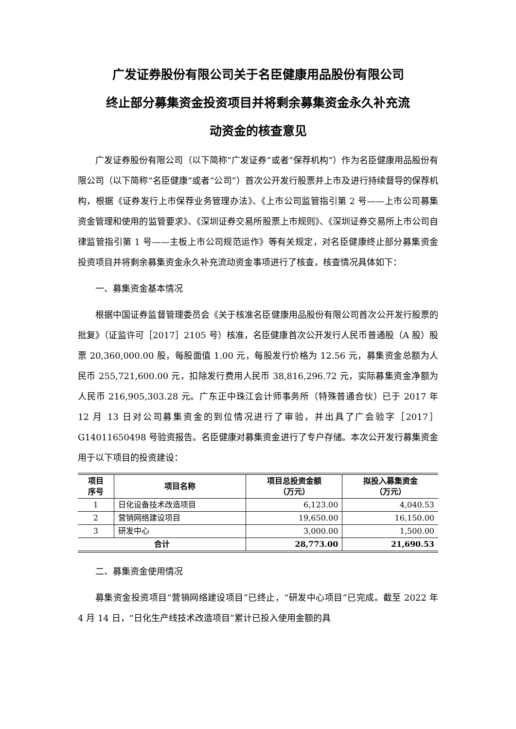广发证券股份有限公司关于名臣健康用品股份有限公司
终止部分募集资金投资项目并将剩余募集资金永久补充流
动资金的核查意见
广发证券股份有限公司（以下简称“广发证券”或者“保荐机构”）作为名臣健康用品股份有限公司（以下简称“名臣健康”或者“公司”）首次公开发行股票并上市及进行持续督导的保荐机构，根据《证券发行上市保荐业务管理办法》、《上市公司监管指引第 2 号——上市公司募集资金管理和使用的监管要求》、《深圳证券交易所股票上市规则》、《深圳证券交易所上市公司自律监管指引第 1 号——主板上市公司规范运作》等有关规定，对名臣健康终止部分募集资金投资项目并将剩余募集资金永久补充流动资金事项进行了核查，核查情况具体如下：
一、募集资金基本情况
根据中国证券监督管理委员会《关于核准名臣健康用品股份有限公司首次公开发行股票的批复》（证监许可［2017］2105 号）核准，名臣健康首次公开发行人民币普通股（A 股）股票 20,360,000.00 股，每股面值 1.00 元，每股发行价格为 12.56 元，募集资金总额为人民币 255,721,600.00 元，扣除发行费用人民币 38,816,296.72 元，实际募集资金净额为人民币 216,905,303.28 元。广东正中珠江会计师事务所（特殊普通合伙）已于 2017 年 12 月 13 日对公司募集资金的到位情况进行了审验，并出具了广会验字［2017］G14011650498 号验资报告。名臣健康对募集资金进行了专户存储。本次公开发行募集资金用于以下项目的投资建设：
| 项目 序号 | 项目名称 | 项目总投资金额 （万元） | 拟投入募集资金 （万元） |
| --- | --- | --- | --- |
| 1 | 日化设备技术改造项目 | 6,123.00 | 4,040.53 |
| 2 | 营销网络建设项目 | 19,650.00 | 16,150.00 |
| 3 | 研发中心 | 3,000.00 | 1,500.00 |
| 合计 | | 28,773.00 | 21,690.53 |
二、募集资金使用情况
募集资金投资项目“营销网络建设项目”已终止，“研发中心项目”已完成。截至 2022 年 4 月 14 日，“日化生产线技术改造项目”累计已投入使用金额的具